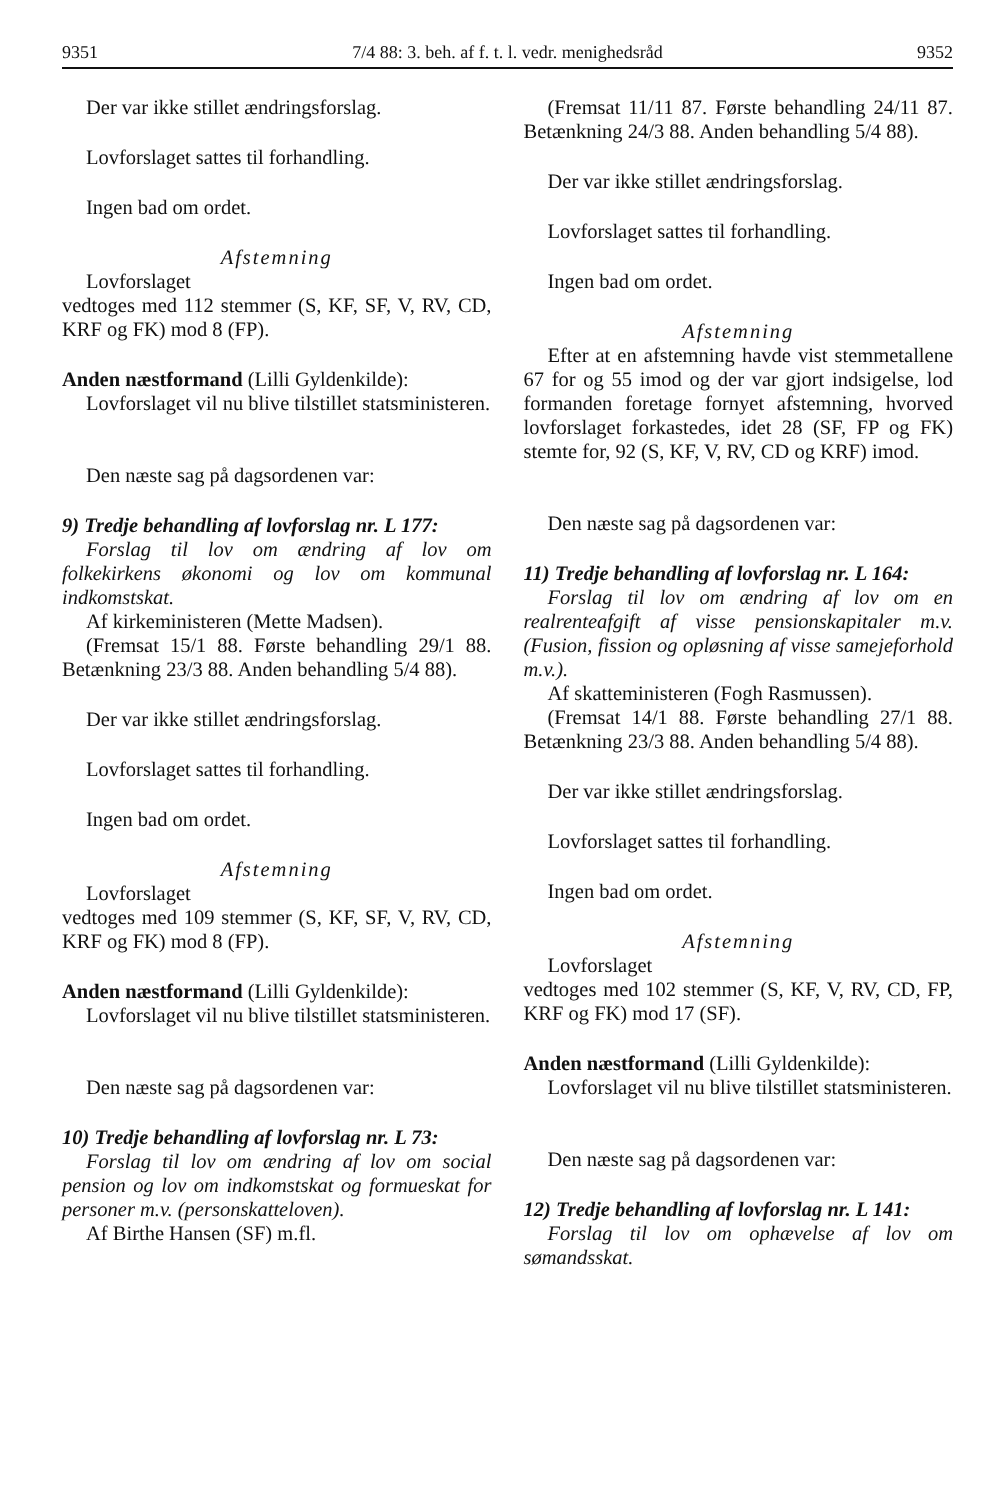9351 7/4 88: 3. beh. af f. t. l. vedr. menighedsråd 9352
Der var ikke stillet ændringsforslag.
Lovforslaget sattes til forhandling.
Ingen bad om ordet.
Afstemning
Lovforslaget
vedtoges med 112 stemmer (S, KF, SF, V, RV, CD, KRF og FK) mod 8 (FP).
Anden næstformand (Lilli Gyldenkilde):
Lovforslaget vil nu blive tilstillet statsministeren.
Den næste sag på dagsordenen var:
9) Tredje behandling af lovforslag nr. L 177:
Forslag til lov om ændring af lov om folkekirkens økonomi og lov om kommunal indkomstskat.
Af kirkeministeren (Mette Madsen).
(Fremsat 15/1 88. Første behandling 29/1 88. Betænkning 23/3 88. Anden behandling 5/4 88).
Der var ikke stillet ændringsforslag.
Lovforslaget sattes til forhandling.
Ingen bad om ordet.
Afstemning
Lovforslaget
vedtoges med 109 stemmer (S, KF, SF, V, RV, CD, KRF og FK) mod 8 (FP).
Anden næstformand (Lilli Gyldenkilde):
Lovforslaget vil nu blive tilstillet statsministeren.
Den næste sag på dagsordenen var:
10) Tredje behandling af lovforslag nr. L 73:
Forslag til lov om ændring af lov om social pension og lov om indkomstskat og formueskat for personer m.v. (personskatteloven).
Af Birthe Hansen (SF) m.fl.
(Fremsat 11/11 87. Første behandling 24/11 87. Betænkning 24/3 88. Anden behandling 5/4 88).
Der var ikke stillet ændringsforslag.
Lovforslaget sattes til forhandling.
Ingen bad om ordet.
Afstemning
Efter at en afstemning havde vist stemmetallene 67 for og 55 imod og der var gjort indsigelse, lod formanden foretage fornyet afstemning, hvorved lovforslaget forkastedes, idet 28 (SF, FP og FK) stemte for, 92 (S, KF, V, RV, CD og KRF) imod.
Den næste sag på dagsordenen var:
11) Tredje behandling af lovforslag nr. L 164:
Forslag til lov om ændring af lov om en realrenteafgift af visse pensionskapitaler m.v. (Fusion, fission og opløsning af visse samejeforhold m.v.).
Af skatteministeren (Fogh Rasmussen).
(Fremsat 14/1 88. Første behandling 27/1 88. Betænkning 23/3 88. Anden behandling 5/4 88).
Der var ikke stillet ændringsforslag.
Lovforslaget sattes til forhandling.
Ingen bad om ordet.
Afstemning
Lovforslaget
vedtoges med 102 stemmer (S, KF, V, RV, CD, FP, KRF og FK) mod 17 (SF).
Anden næstformand (Lilli Gyldenkilde):
Lovforslaget vil nu blive tilstillet statsministeren.
Den næste sag på dagsordenen var:
12) Tredje behandling af lovforslag nr. L 141:
Forslag til lov om ophævelse af lov om sømandsskat.